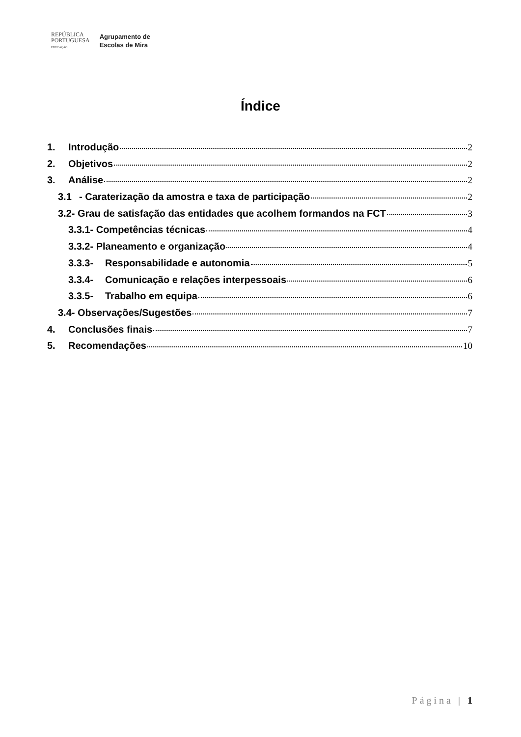REPÚBLICA
PORTUGUESA
EDUCAÇÃO
Agrupamento de
Escolas de Mira
Índice
1. Introdução 2
2. Objetivos 2
3. Análise 2
3.1 - Caraterização da amostra e taxa de participação 2
3.2- Grau de satisfação das entidades que acolhem formandos na FCT 3
3.3.1- Competências técnicas 4
3.3.2- Planeamento e organização 4
3.3.3- Responsabilidade e autonomia 5
3.3.4- Comunicação e relações interpessoais 6
3.3.5- Trabalho em equipa 6
3.4- Observações/Sugestões 7
4. Conclusões finais 7
5. Recomendações 10
Página | 1